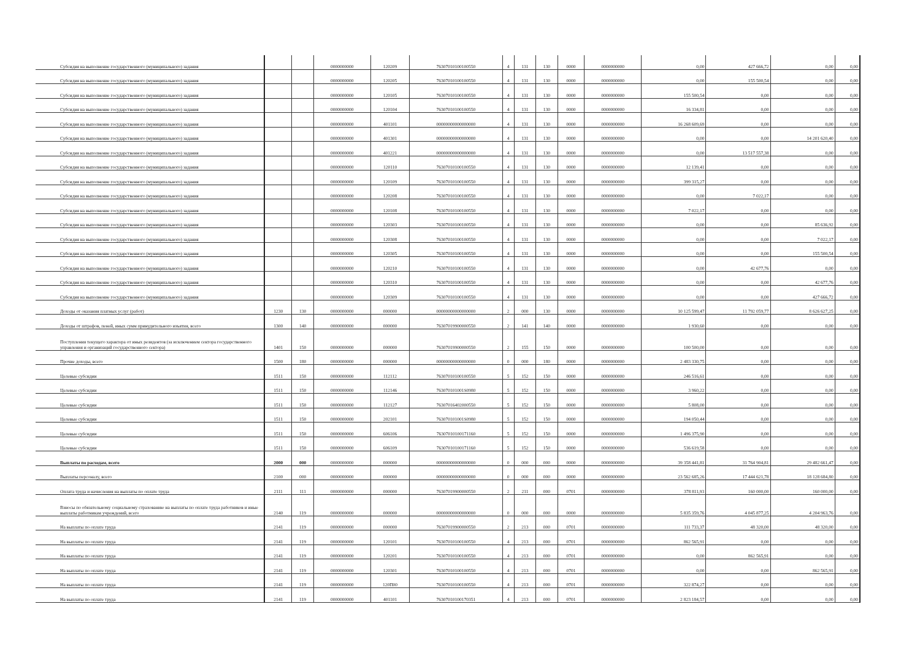| Субсидия на выполнение государственного (муниципального) задания | | | 0000000000 | 120209 | 76307010100100550 | 4 | 131 | 130 | 0000 | 0000000000 | 0,00 | 427 666,72 | 0,00 | 0,00 |
| Субсидия на выполнение государственного (муниципального) задания | | | 0000000000 | 120205 | 76307010100100550 | 4 | 131 | 130 | 0000 | 0000000000 | 0,00 | 155 500,54 | 0,00 | 0,00 |
| Субсидия на выполнение государственного (муниципального) задания | | | 0000000000 | 120105 | 76307010100100550 | 4 | 131 | 130 | 0000 | 0000000000 | 155 500,54 | 0,00 | 0,00 | 0,00 |
| Субсидия на выполнение государственного (муниципального) задания | | | 0000000000 | 120104 | 76307010100100550 | 4 | 131 | 130 | 0000 | 0000000000 | 16 334,81 | 0,00 | 0,00 | 0,00 |
| Субсидия на выполнение государственного (муниципального) задания | | | 0000000000 | 401101 | 00000000000000000 | 4 | 131 | 130 | 0000 | 0000000000 | 16 268 609,69 | 0,00 | 0,00 | 0,00 |
| Субсидия на выполнение государственного (муниципального) задания | | | 0000000000 | 401301 | 00000000000000000 | 4 | 131 | 130 | 0000 | 0000000000 | 0,00 | 0,00 | 14 201 620,40 | 0,00 |
| Субсидия на выполнение государственного (муниципального) задания | | | 0000000000 | 401221 | 00000000000000000 | 4 | 131 | 130 | 0000 | 0000000000 | 0,00 | 13 517 557,38 | 0,00 | 0,00 |
| Субсидия на выполнение государственного (муниципального) задания | | | 0000000000 | 120110 | 76307010100100550 | 4 | 131 | 130 | 0000 | 0000000000 | 12 139,41 | 0,00 | 0,00 | 0,00 |
| Субсидия на выполнение государственного (муниципального) задания | | | 0000000000 | 120109 | 76307010100100550 | 4 | 131 | 130 | 0000 | 0000000000 | 399 315,27 | 0,00 | 0,00 | 0,00 |
| Субсидия на выполнение государственного (муниципального) задания | | | 0000000000 | 120208 | 76307010100100550 | 4 | 131 | 130 | 0000 | 0000000000 | 0,00 | 7 022,17 | 0,00 | 0,00 |
| Субсидия на выполнение государственного (муниципального) задания | | | 0000000000 | 120108 | 76307010100100550 | 4 | 131 | 130 | 0000 | 0000000000 | 7 022,17 | 0,00 | 0,00 | 0,00 |
| Субсидия на выполнение государственного (муниципального) задания | | | 0000000000 | 120303 | 76307010100100550 | 4 | 131 | 130 | 0000 | 0000000000 | 0,00 | 0,00 | 85 636,92 | 0,00 |
| Субсидия на выполнение государственного (муниципального) задания | | | 0000000000 | 120308 | 76307010100100550 | 4 | 131 | 130 | 0000 | 0000000000 | 0,00 | 0,00 | 7 022,17 | 0,00 |
| Субсидия на выполнение государственного (муниципального) задания | | | 0000000000 | 120305 | 76307010100100550 | 4 | 131 | 130 | 0000 | 0000000000 | 0,00 | 0,00 | 155 500,54 | 0,00 |
| Субсидия на выполнение государственного (муниципального) задания | | | 0000000000 | 120210 | 76307010100100550 | 4 | 131 | 130 | 0000 | 0000000000 | 0,00 | 42 677,76 | 0,00 | 0,00 |
| Субсидия на выполнение государственного (муниципального) задания | | | 0000000000 | 120310 | 76307010100100550 | 4 | 131 | 130 | 0000 | 0000000000 | 0,00 | 0,00 | 42 677,76 | 0,00 |
| Субсидия на выполнение государственного (муниципального) задания | | | 0000000000 | 120309 | 76307010100100550 | 4 | 131 | 130 | 0000 | 0000000000 | 0,00 | 0,00 | 427 666,72 | 0,00 |
| Доходы от оказания платных услуг (работ) | 1230 | 130 | 0000000000 | 000000 | 00000000000000000 | 2 | 000 | 130 | 0000 | 0000000000 | 10 125 599,47 | 11 792 059,77 | 8 626 627,25 | 0,00 |
| Доходы от штрафов, пеней, иных сумм принудительного изъятия, всего | 1300 | 140 | 0000000000 | 000000 | 76307019900000550 | 2 | 141 | 140 | 0000 | 0000000000 | 1 930,60 | 0,00 | 0,00 | 0,00 |
| Поступления текущего характера от иных резидентов (за исключением сектора государственного управления и организаций государственного сектора) | 1401 | 150 | 0000000000 | 000000 | 76307019900000550 | 2 | 155 | 150 | 0000 | 0000000000 | 100 500,00 | 0,00 | 0,00 | 0,00 |
| Прочие доходы, всего | 1500 | 180 | 0000000000 | 000000 | 00000000000000000 | 0 | 000 | 180 | 0000 | 0000000000 | 2 483 330,75 | 0,00 | 0,00 | 0,00 |
| Целевые субсидии | 1511 | 150 | 0000000000 | 112112 | 76307010100100550 | 5 | 152 | 150 | 0000 | 0000000000 | 246 516,61 | 0,00 | 0,00 | 0,00 |
| Целевые субсидии | 1511 | 150 | 0000000000 | 112146 | 763070101001S0980 | 5 | 152 | 150 | 0000 | 0000000000 | 3 960,22 | 0,00 | 0,00 | 0,00 |
| Целевые субсидии | 1511 | 150 | 0000000000 | 112127 | 76307016402000550 | 5 | 152 | 150 | 0000 | 0000000000 | 5 808,00 | 0,00 | 0,00 | 0,00 |
| Целевые субсидии | 1511 | 150 | 0000000000 | 202101 | 763070101001S0980 | 5 | 152 | 150 | 0000 | 0000000000 | 194 050,44 | 0,00 | 0,00 | 0,00 |
| Целевые субсидии | 1511 | 150 | 0000000000 | 606106 | 76307010100171160 | 5 | 152 | 150 | 0000 | 0000000000 | 1 496 375,90 | 0,00 | 0,00 | 0,00 |
| Целевые субсидии | 1511 | 150 | 0000000000 | 606109 | 76307010100171160 | 5 | 152 | 150 | 0000 | 0000000000 | 536 619,58 | 0,00 | 0,00 | 0,00 |
| Выплаты по расходам, всего | 2000 | 000 | 0000000000 | 000000 | 00000000000000000 | 0 | 000 | 000 | 0000 | 0000000000 | 39 358 441,81 | 31 764 904,81 | 29 482 661,47 | 0,00 |
| Выплаты персоналу, всего | 2100 | 000 | 0000000000 | 000000 | 00000000000000000 | 0 | 000 | 000 | 0000 | 0000000000 | 23 562 685,26 | 17 444 621,78 | 18 128 684,80 | 0,00 |
| Оплата труда и начисления на выплаты по оплате труда | 2111 | 111 | 0000000000 | 000000 | 76307019900000550 | 2 | 211 | 000 | 0701 | 0000000000 | 378 811,93 | 160 000,00 | 160 000,00 | 0,00 |
| Взносы по обязательному социальному страхованию на выплаты по оплате труда работников и иные выплаты работникам учреждений, всего | 2140 | 119 | 0000000000 | 000000 | 00000000000000000 | 0 | 000 | 000 | 0000 | 0000000000 | 5 835 359,76 | 4 045 877,25 | 4 204 963,76 | 0,00 |
| На выплаты по оплате труда | 2141 | 119 | 0000000000 | 000000 | 76307019900000550 | 2 | 213 | 000 | 0701 | 0000000000 | 111 733,37 | 48 320,00 | 48 320,00 | 0,00 |
| На выплаты по оплате труда | 2141 | 119 | 0000000000 | 120101 | 76307010100100550 | 4 | 213 | 000 | 0701 | 0000000000 | 862 565,91 | 0,00 | 0,00 | 0,00 |
| На выплаты по оплате труда | 2141 | 119 | 0000000000 | 120201 | 76307010100100550 | 4 | 213 | 000 | 0701 | 0000000000 | 0,00 | 862 565,91 | 0,00 | 0,00 |
| На выплаты по оплате труда | 2141 | 119 | 0000000000 | 120301 | 76307010100100550 | 4 | 213 | 000 | 0701 | 0000000000 | 0,00 | 0,00 | 862 565,91 | 0,00 |
| На выплаты по оплате труда | 2141 | 119 | 0000000000 | 120П00 | 76307010100100550 | 4 | 213 | 000 | 0701 | 0000000000 | 322 874,27 | 0,00 | 0,00 | 0,00 |
| На выплаты по оплате труда | 2141 | 119 | 0000000000 | 401101 | 76307010100170351 | 4 | 213 | 000 | 0701 | 0000000000 | 2 823 184,57 | 0,00 | 0,00 | 0,00 |